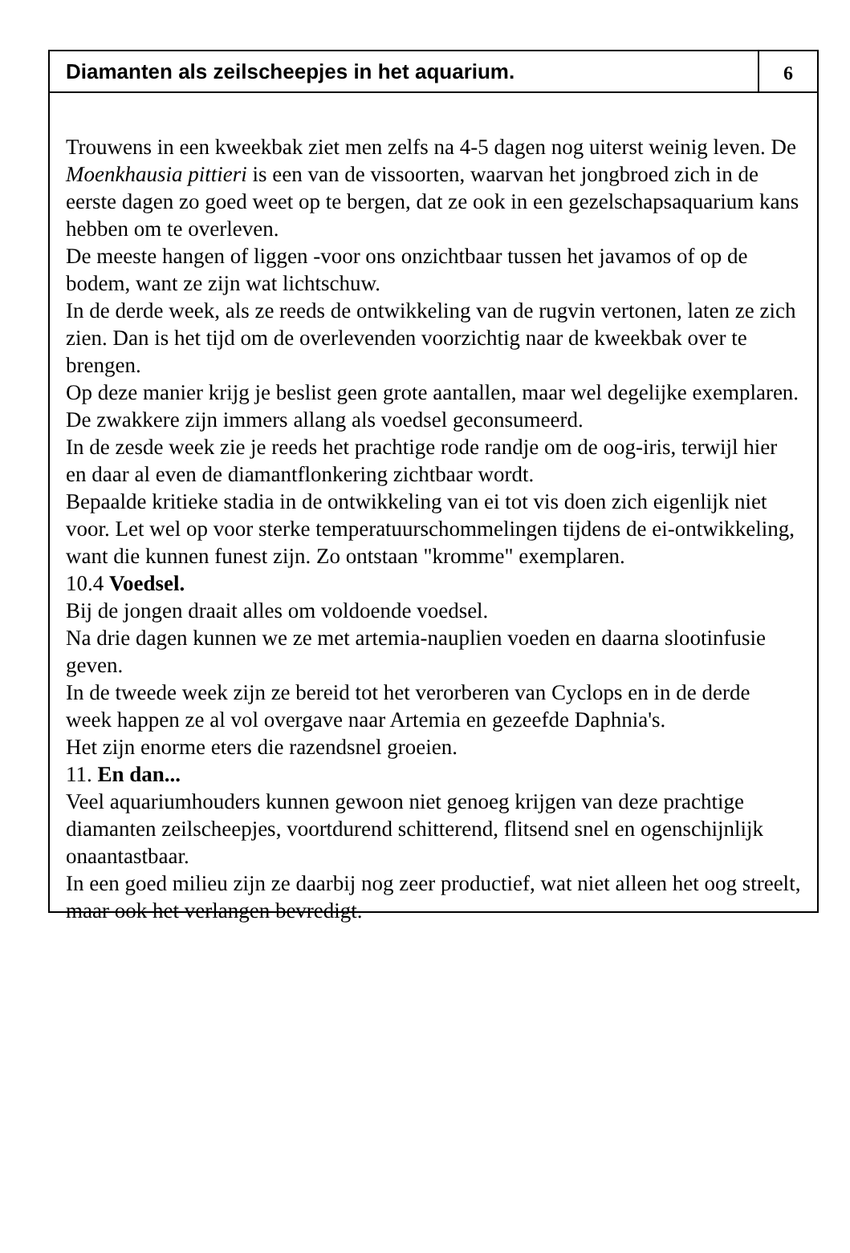Diamanten als zeilscheepjes in het aquarium.
6
Trouwens in een kweekbak ziet men zelfs na 4-5 dagen nog uiterst weinig leven. De Moenkhausia pittieri is een van de vissoorten, waarvan het jongbroed zich in de eerste dagen zo goed weet op te bergen, dat ze ook in een gezelschapsaquarium kans hebben om te overleven.
De meeste hangen of liggen -voor ons onzichtbaar tussen het javamos of op de bodem, want ze zijn wat lichtschuw.
In de derde week, als ze reeds de ontwikkeling van de rugvin vertonen, laten ze zich zien. Dan is het tijd om de overlevenden voorzichtig naar de kweekbak over te brengen.
Op deze manier krijg je beslist geen grote aantallen, maar wel degelijke exemplaren. De zwakkere zijn immers allang als voedsel geconsumeerd.
In de zesde week zie je reeds het prachtige rode randje om de oog-iris, terwijl hier en daar al even de diamantflonkering zichtbaar wordt.
Bepaalde kritieke stadia in de ontwikkeling van ei tot vis doen zich eigenlijk niet voor. Let wel op voor sterke temperatuurschommelingen tijdens de ei-ontwikkeling, want die kunnen funest zijn. Zo ontstaan "kromme" exemplaren.
10.4 Voedsel.
Bij de jongen draait alles om voldoende voedsel.
Na drie dagen kunnen we ze met artemia-nauplien voeden en daarna slootinfusie geven.
In de tweede week zijn ze bereid tot het verorberen van Cyclops en in de derde week happen ze al vol overgave naar Artemia en gezeefde Daphnia's.
Het zijn enorme eters die razendsnel groeien.
11. En dan...
Veel aquariumhouders kunnen gewoon niet genoeg krijgen van deze prachtige diamanten zeilscheepjes, voortdurend schitterend, flitsend snel en ogenschijnlijk onaantastbaar.
In een goed milieu zijn ze daarbij nog zeer productief, wat niet alleen het oog streelt, maar ook het verlangen bevredigt.